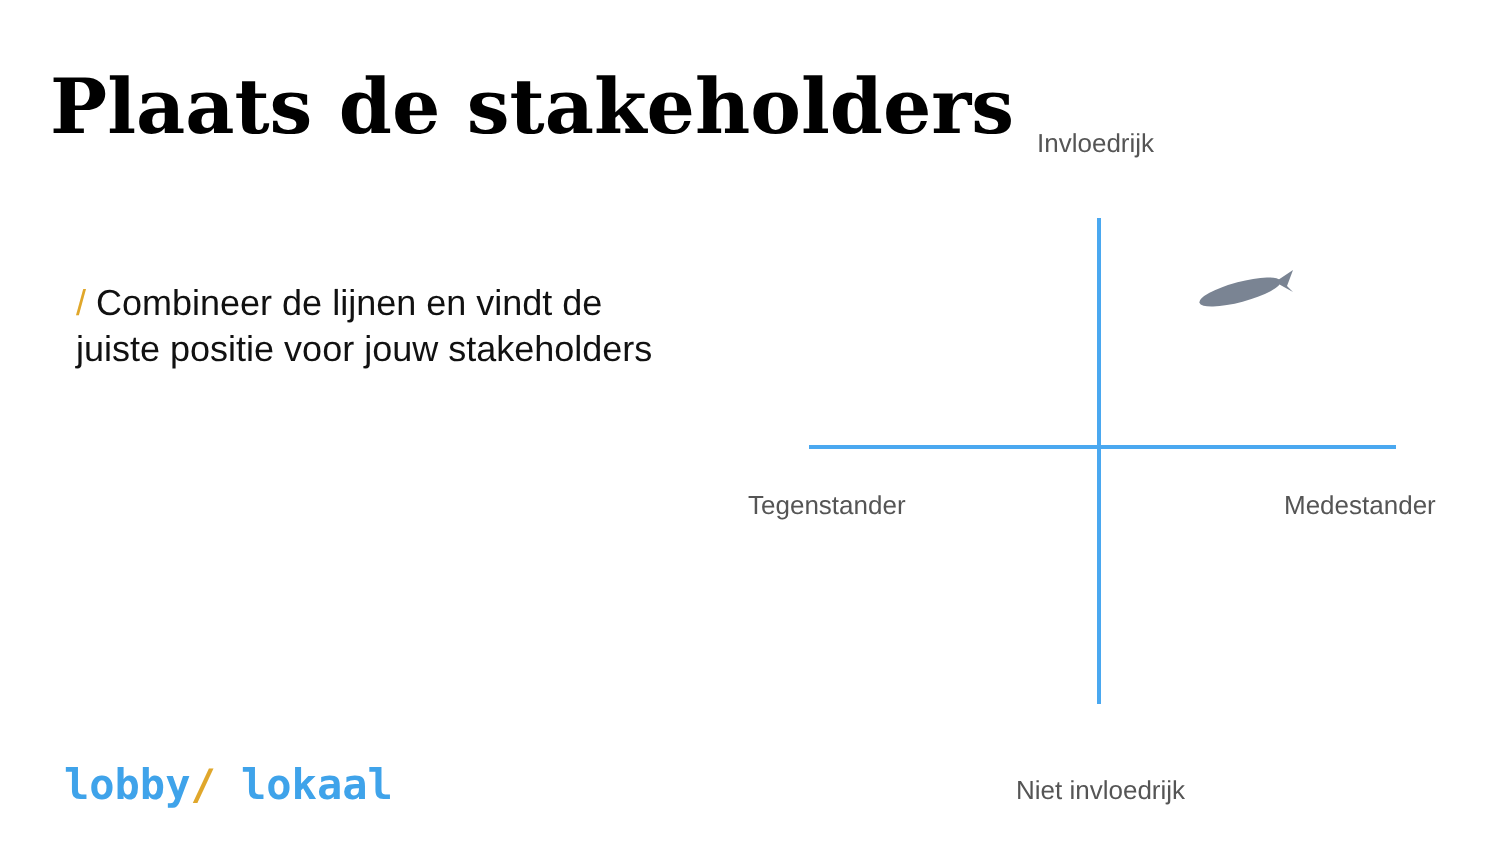Plaats de stakeholders
/ Combineer de lijnen en vindt de juiste positie voor jouw stakeholders
Invloedrijk
Tegenstander Medestander
Niet invloedrijk
lobby/ lokaal